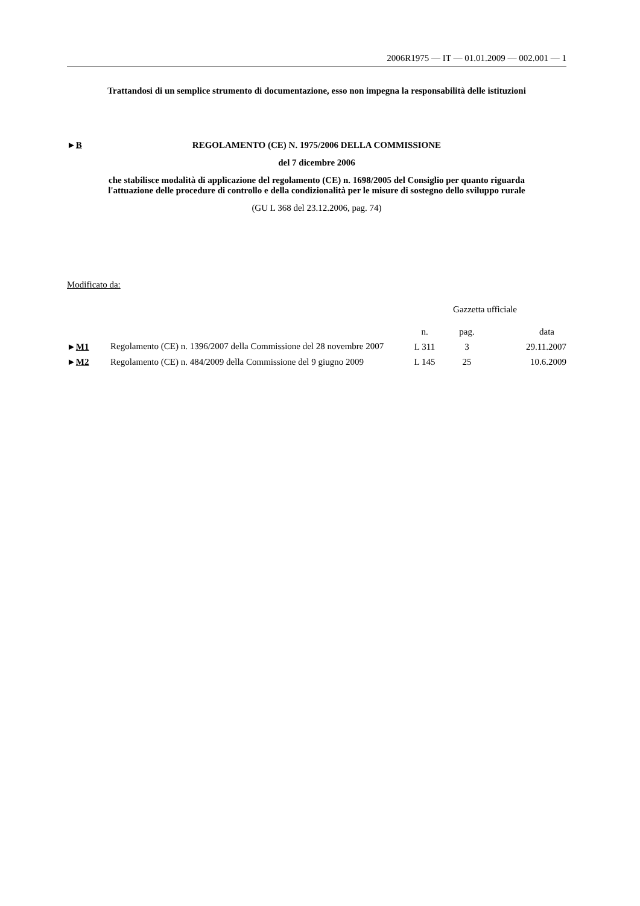2006R1975 — IT — 01.01.2009 — 002.001 — 1
Trattandosi di un semplice strumento di documentazione, esso non impegna la responsabilità delle istituzioni
►B REGOLAMENTO (CE) N. 1975/2006 DELLA COMMISSIONE
del 7 dicembre 2006
che stabilisce modalità di applicazione del regolamento (CE) n. 1698/2005 del Consiglio per quanto riguarda l'attuazione delle procedure di controllo e della condizionalità per le misure di sostegno dello sviluppo rurale
(GU L 368 del 23.12.2006, pag. 74)
Modificato da:
| | | Gazzetta ufficiale | | |
| | | n. | pag. | data |
| ► M1 | Regolamento (CE) n. 1396/2007 della Commissione del 28 novembre 2007 | L 311 | 3 | 29.11.2007 |
| ► M2 | Regolamento (CE) n. 484/2009 della Commissione del 9 giugno 2009 | L 145 | 25 | 10.6.2009 |